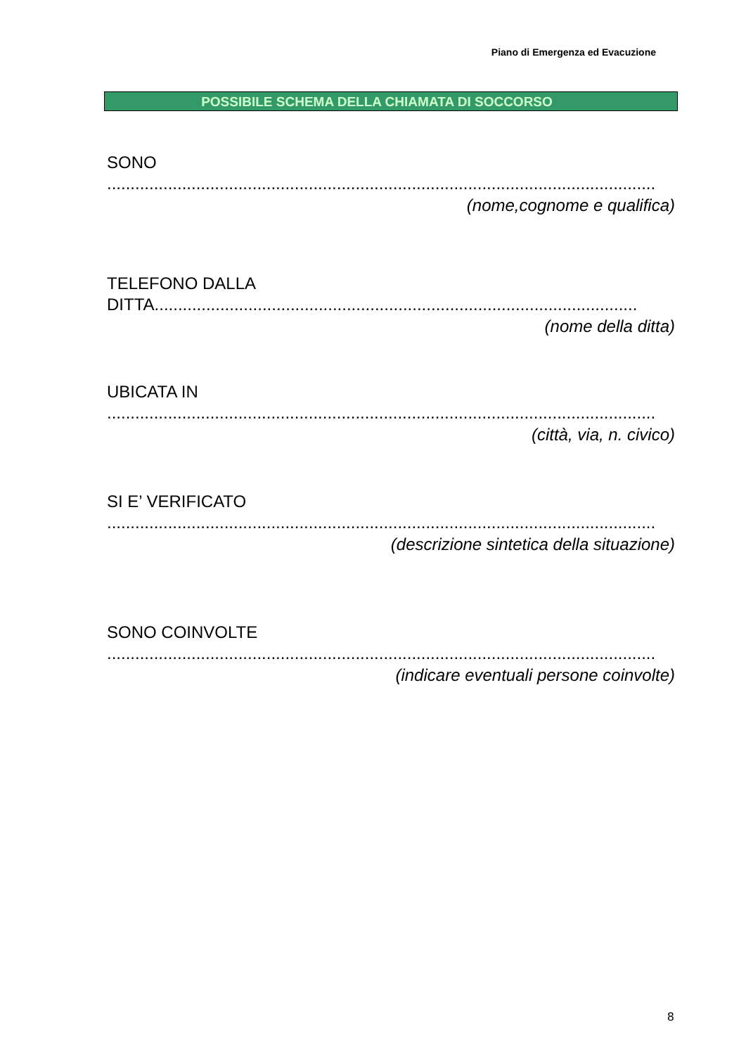Piano di Emergenza ed Evacuzione
POSSIBILE SCHEMA DELLA CHIAMATA DI SOCCORSO
SONO
.....................................................................................................................
(nome,cognome e qualifica)
TELEFONO DALLA
DITTA.......................................................................................................
(nome della ditta)
UBICATA IN
.....................................................................................................................
(città, via, n. civico)
SI E’ VERIFICATO
.....................................................................................................................
(descrizione sintetica della situazione)
SONO COINVOLTE
.....................................................................................................................
(indicare eventuali persone coinvolte)
8